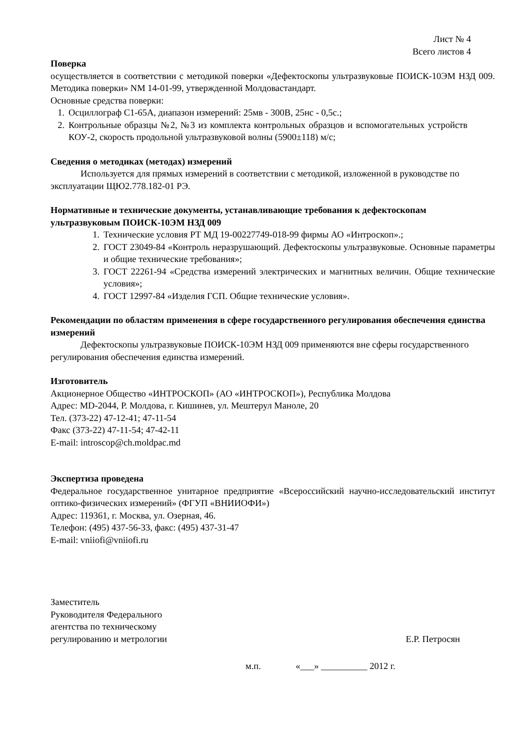Лист № 4
Всего листов 4
Поверка
осуществляется в соответствии с методикой поверки «Дефектоскопы ультразвуковые ПОИСК-10ЭМ НЗД 009. Методика поверки» NM 14-01-99, утвержденной Молдовастандарт.
Основные средства поверки:
1. Осциллограф С1-65А, диапазон измерений: 25мв - 300В, 25нс - 0,5с.;
2. Контрольные образцы №2, №3 из комплекта контрольных образцов и вспомогательных устройств КОУ-2, скорость продольной ультразвуковой волны (5900±118) м/с;
Сведения о методиках (методах) измерений
Используется для прямых измерений в соответствии с методикой, изложенной в руководстве по эксплуатации ЩЮ2.778.182-01 РЭ.
Нормативные и технические документы, устанавливающие требования к дефектоскопам ультразвуковым ПОИСК-10ЭМ НЗД 009
1. Технические условия РТ МД 19-00227749-018-99 фирмы АО «Интроскоп».;
2. ГОСТ 23049-84 «Контроль неразрушающий. Дефектоскопы ультразвуковые. Основные параметры и общие технические требования»;
3. ГОСТ 22261-94 «Средства измерений электрических и магнитных величин. Общие технические условия»;
4. ГОСТ 12997-84 «Изделия ГСП. Общие технические условия».
Рекомендации по областям применения в сфере государственного регулирования обеспечения единства измерений
Дефектоскопы ультразвуковые ПОИСК-10ЭМ НЗД 009 применяются вне сферы государственного регулирования обеспечения единства измерений.
Изготовитель
Акционерное Общество «ИНТРОСКОП» (АО «ИНТРОСКОП»), Республика Молдова
Адрес: MD-2044, Р. Молдова, г. Кишинев, ул. Мештерул Маноле, 20
Тел. (373-22) 47-12-41; 47-11-54
Факс (373-22) 47-11-54; 47-42-11
E-mail: introscop@ch.moldpac.md
Экспертиза проведена
Федеральное государственное унитарное предприятие «Всероссийский научно-исследовательский институт оптико-физических измерений» (ФГУП «ВНИИОФИ»)
Адрес: 119361, г. Москва, ул. Озерная, 46.
Телефон: (495) 437-56-33, факс: (495) 437-31-47
E-mail: vniiofi@vniiofi.ru
Заместитель
Руководителя Федерального
агентства по техническому
регулированию и метрологии
Е.Р. Петросян
м.п. «___» __________ 2012 г.